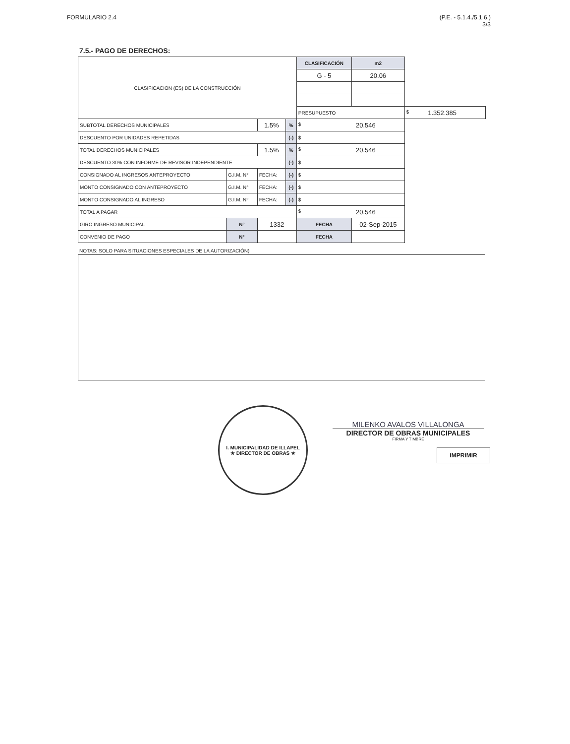FORMULARIO 2.4 (P.E. - 5.1.4./5.1.6.)
3/3
7.5.- PAGO DE DERECHOS:
| CLASIFICACION (ES) DE LA CONSTRUCCIÓN | | | | | | CLASIFICACIÓN | | m2 | |
| | | | | | | G - 5 | | 20.06 | |
| | | | | | | PRESUPUESTO | | | $ 1.352.385 |
| SUBTOTAL DERECHOS MUNICIPALES | | | | 1.5% | % | $ 20.546 | | | |
| DESCUENTO POR UNIDADES REPETIDAS | | | | | (-) | $ | | | |
| TOTAL DERECHOS MUNICIPALES | | | | 1.5% | % | $ 20.546 | | | |
| DESCUENTO 30% CON INFORME DE REVISOR INDEPENDIENTE | | | | | (-) | $ | | | |
| CONSIGNADO AL INGRESOS ANTEPROYECTO | G.I.M. N° | | FECHA: | | (-) | $ | | | |
| MONTO CONSIGNADO CON ANTEPROYECTO | G.I.M. N° | | FECHA: | | (-) | $ | | | |
| MONTO CONSIGNADO AL INGRESO | G.I.M. N° | | FECHA: | | (-) | $ | | | |
| TOTAL A PAGAR | | | | | | $ 20.546 | | | |
| GIRO INGRESO MUNICIPAL | | N° | 1332 | | | | FECHA | 02-Sep-2015 | |
| CONVENIO DE PAGO | | N° | | | | | FECHA | | |
NOTAS: SOLO PARA SITUACIONES ESPECIALES DE LA AUTORIZACIÓN)
I. MUNICIPALIDAD DE ILLAPEL
★ DIRECTOR DE OBRAS ★
MILENKO AVALOS VILLALONGA
DIRECTOR DE OBRAS MUNICIPALES
FIRMA Y TIMBRE
IMPRIMIR